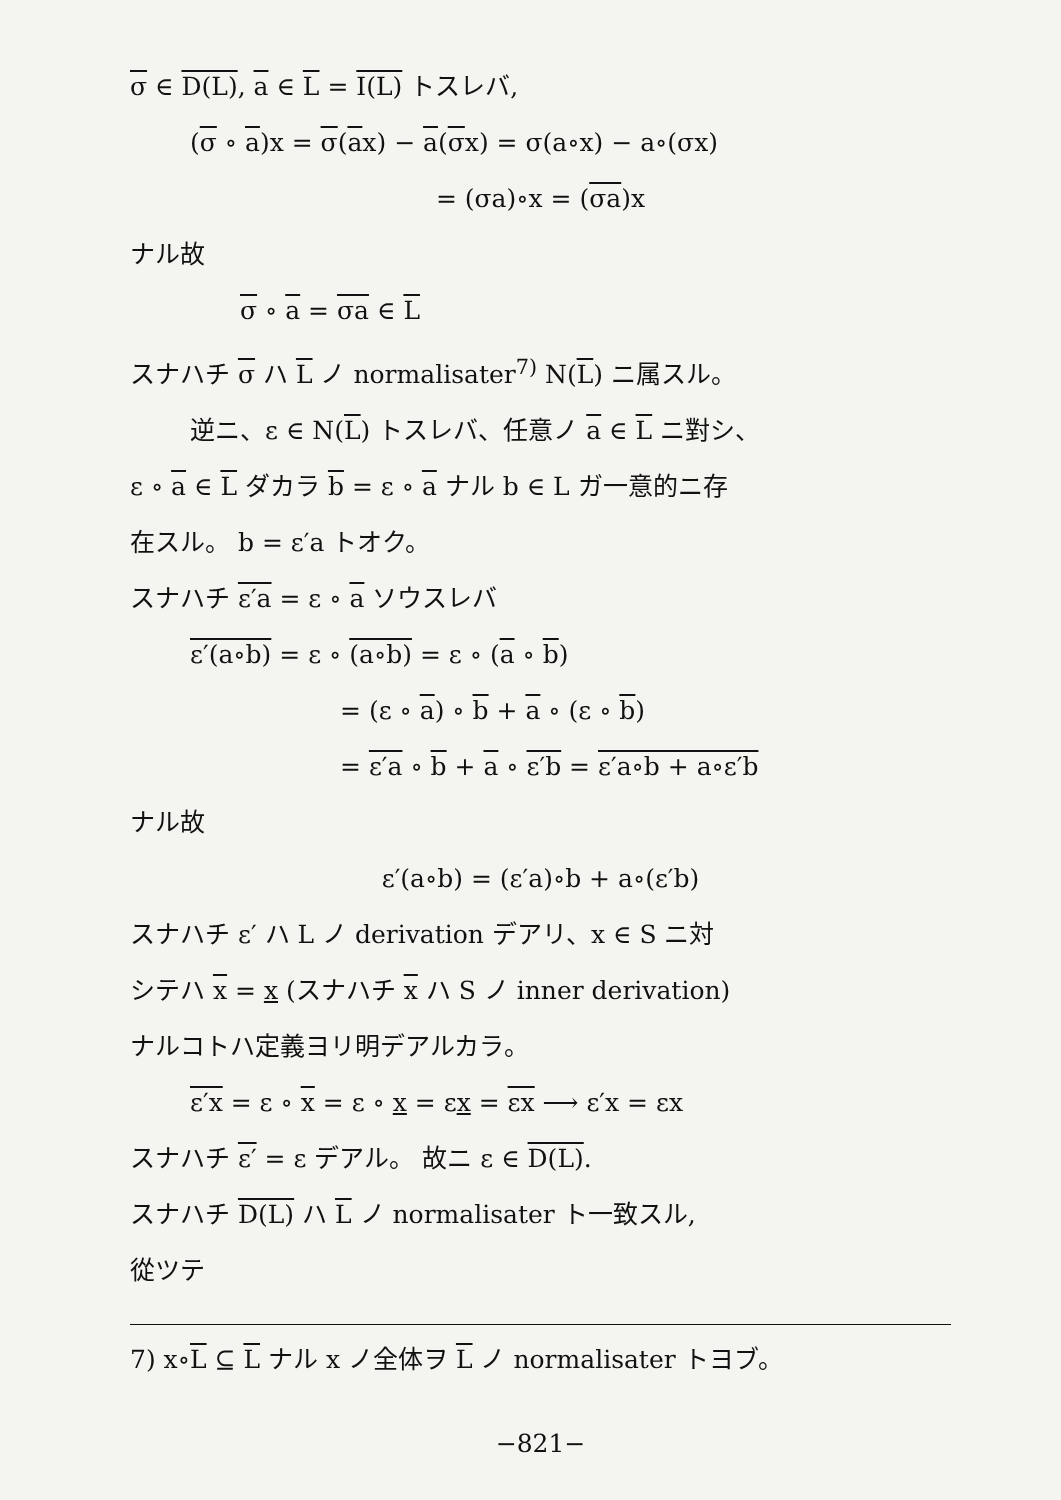σ ∈ D(L), a ∈ L = I(L) トスレバ,
(σ ∘ a)x = σ(ax) − a(σx) = σ(a∘x) − a∘(σx)
= (σa)∘x = (σa)x
ナル故
σ ∘ a = σa ∈ L
スナハチ σ ハ L ノ normalisater<sup>7)</sup> N(L) ニ属スル。
逆ニ、ε ∈ N(L) トスレバ、任意ノ a ∈ L ニ對シ、
ε ∘ a ∈ L ダカラ b = ε ∘ a ナル b ∈ L ガ一意的ニ存
在スル。 b = ε′a トオク。
スナハチ ε′a = ε ∘ a ソウスレバ
ε′(a∘b) = ε ∘ (a∘b) = ε ∘ (a ∘ b)
= (ε ∘ a) ∘ b + a ∘ (ε ∘ b)
= ε′a ∘ b + a ∘ ε′b = ε′a∘b + a∘ε′b
ナル故
ε′(a∘b) = (ε′a)∘b + a∘(ε′b)
スナハチ ε′ ハ L ノ derivation デアリ、x ∈ S ニ対
シテハ x = x (スナハチ x ハ S ノ inner derivation)
ナルコトハ定義ヨリ明デアルカラ。
ε′x = ε ∘ x = ε ∘ x = εx = εx ⟶ ε′x = εx
スナハチ ε′ = ε デアル。 故ニ ε ∈ D(L).
スナハチ D(L) ハ L ノ normalisater ト一致スル,
從ツテ
7) x∘L ⊆ L ナル x ノ全体ヲ L ノ normalisater トヨブ。
−821−